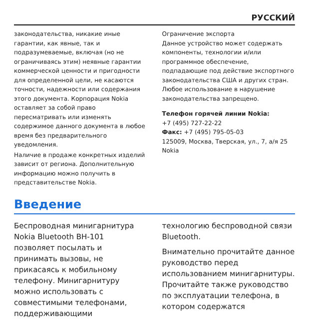РУССКИЙ
законодательства, никакие иные гарантии, как явные, так и подразумеваемые, включая (но не ограничиваясь этим) неявные гарантии коммерческой ценности и пригодности для определенной цели, не касаются точности, надежности или содержания этого документа. Корпорация Nokia оставляет за собой право пересматривать или изменять содержимое данного документа в любое время без предварительного уведомления.
Наличие в продаже конкретных изделий зависит от региона. Дополнительную информацию можно получить в представительстве Nokia.
Ограничение экспорта
Данное устройство может содержать компоненты, технологии и/или программное обеспечение, подпадающие под действие экспортного законодательства США и других стран. Любое использование в нарушение законодательства запрещено.
Телефон горячей линии Nokia:
+7 (495) 727-22-22
Факс: +7 (495) 795-05-03
125009, Москва, Тверская, ул., 7, а/я 25
Nokia
Введение
Беспроводная минигарнитура Nokia Bluetooth BH-101 позволяет посылать и принимать вызовы, не прикасаясь к мобильному телефону. Минигарнитуру можно использовать с совместимыми телефонами, поддерживающими
технологию беспроводной связи Bluetooth.
Внимательно прочитайте данное руководство перед использованием минигарнитуры. Прочитайте также руководство по эксплуатации телефона, в котором содержатся